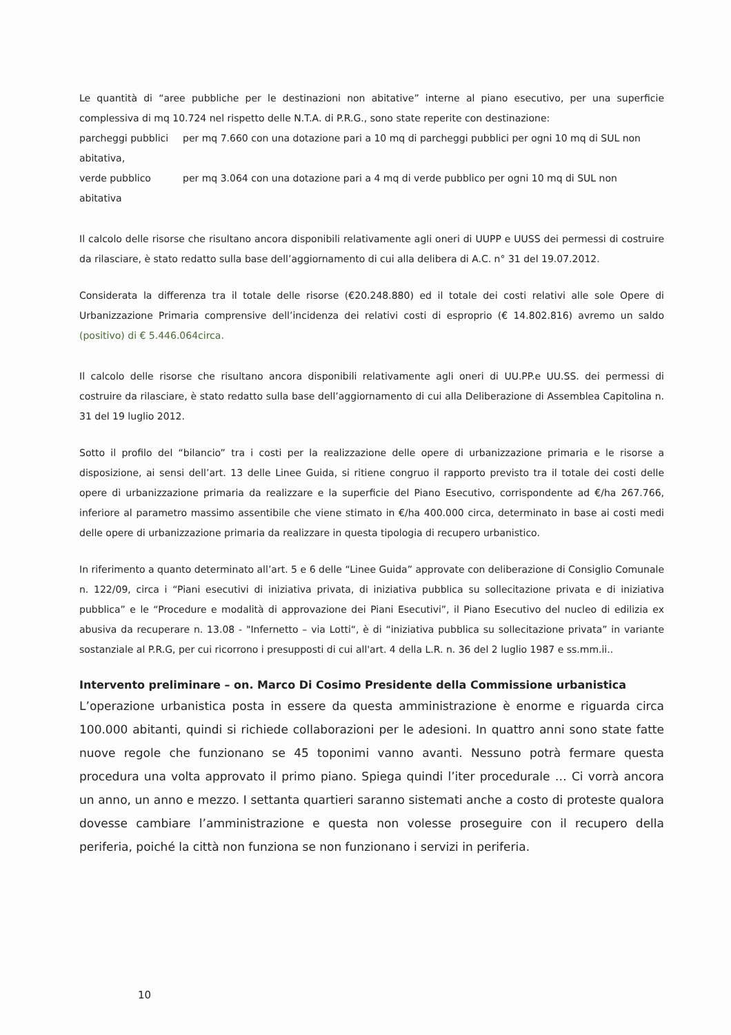Le quantità di “aree pubbliche per le destinazioni non abitative” interne al piano esecutivo, per una superficie complessiva di mq 10.724 nel rispetto delle N.T.A. di P.R.G., sono state reperite con destinazione:
parcheggi pubblici per mq 7.660 con una dotazione pari a 10 mq di parcheggi pubblici per ogni 10 mq di SUL non
abitativa,
verde pubblico per mq 3.064 con una dotazione pari a 4 mq di verde pubblico per ogni 10 mq di SUL non
abitativa
Il calcolo delle risorse che risultano ancora disponibili relativamente agli oneri di UUPP e UUSS dei permessi di costruire da rilasciare, è stato redatto sulla base dell’aggiornamento di cui alla delibera di A.C. n° 31 del 19.07.2012.
Considerata la differenza tra il totale delle risorse (€20.248.880) ed il totale dei costi relativi alle sole Opere di Urbanizzazione Primaria comprensive dell’incidenza dei relativi costi di esproprio (€ 14.802.816) avremo un saldo (positivo) di € 5.446.064circa.
Il calcolo delle risorse che risultano ancora disponibili relativamente agli oneri di UU.PP.e UU.SS. dei permessi di costruire da rilasciare, è stato redatto sulla base dell’aggiornamento di cui alla Deliberazione di Assemblea Capitolina n. 31 del 19 luglio 2012.
Sotto il profilo del “bilancio” tra i costi per la realizzazione delle opere di urbanizzazione primaria e le risorse a disposizione, ai sensi dell’art. 13 delle Linee Guida, si ritiene congruo il rapporto previsto tra il totale dei costi delle opere di urbanizzazione primaria da realizzare e la superficie del Piano Esecutivo, corrispondente ad €/ha 267.766, inferiore al parametro massimo assentibile che viene stimato in €/ha 400.000 circa, determinato in base ai costi medi delle opere di urbanizzazione primaria da realizzare in questa tipologia di recupero urbanistico.
In riferimento a quanto determinato all’art. 5 e 6 delle “Linee Guida” approvate con deliberazione di Consiglio Comunale n. 122/09, circa i “Piani esecutivi di iniziativa privata, di iniziativa pubblica su sollecitazione privata e di iniziativa pubblica” e le “Procedure e modalità di approvazione dei Piani Esecutivi”, il Piano Esecutivo del nucleo di edilizia ex abusiva da recuperare n. 13.08 - "Infernetto – via Lotti“, è di “iniziativa pubblica su sollecitazione privata” in variante sostanziale al P.R.G, per cui ricorrono i presupposti di cui all'art. 4 della L.R. n. 36 del 2 luglio 1987 e ss.mm.ii..
Intervento preliminare – on. Marco Di Cosimo Presidente della Commissione urbanistica
L’operazione urbanistica posta in essere da questa amministrazione è enorme e riguarda circa 100.000 abitanti, quindi si richiede collaborazioni per le adesioni. In quattro anni sono state fatte nuove regole che funzionano se 45 toponimi vanno avanti. Nessuno potrà fermare questa procedura una volta approvato il primo piano. Spiega quindi l’iter procedurale … Ci vorrà ancora un anno, un anno e mezzo. I settanta quartieri saranno sistemati anche a costo di proteste qualora dovesse cambiare l’amministrazione e questa non volesse proseguire con il recupero della periferia, poiché la città non funziona se non funzionano i servizi in periferia.
10